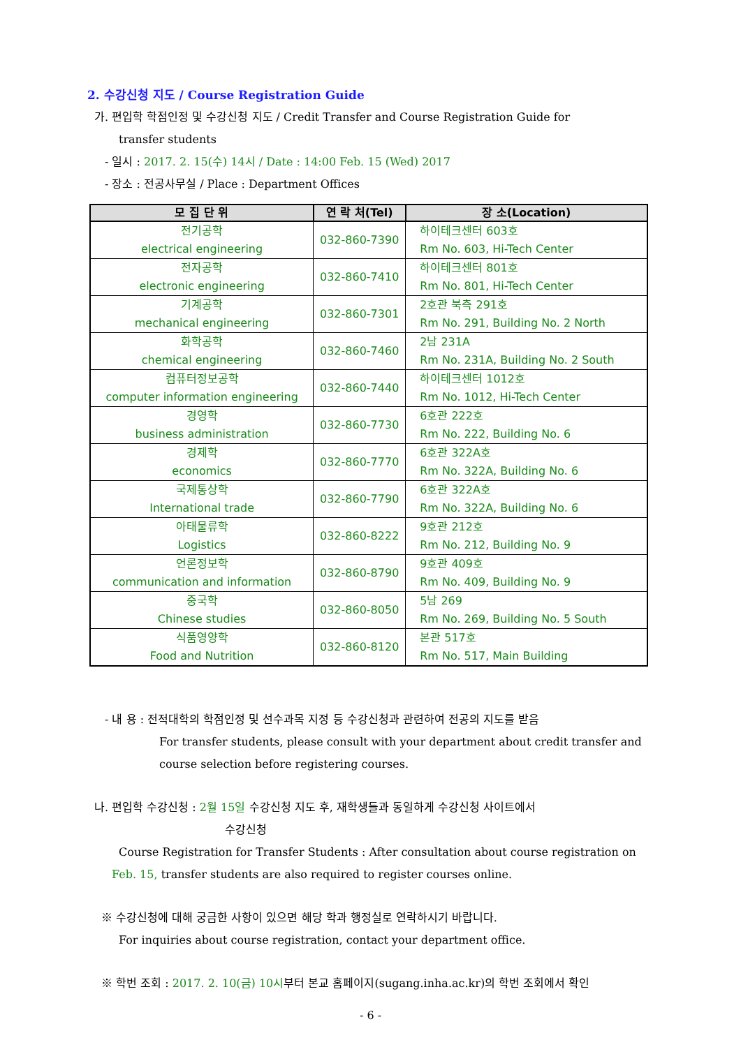2. 수강신청 지도 / Course Registration Guide
가. 편입학 학점인정 및 수강신청 지도 / Credit Transfer and Course Registration Guide for
transfer students
- 일시 : 2017. 2. 15(수) 14시 / Date : 14:00 Feb. 15 (Wed) 2017
- 장소 : 전공사무실 / Place : Department Offices
| 모 집 단 위 | 연 락 처(Tel) | 장 소(Location) |
| --- | --- | --- |
| 전기공학 electrical engineering | 032-860-7390 | 하이테크센터 603호 Rm No. 603, Hi-Tech Center |
| 전자공학 electronic engineering | 032-860-7410 | 하이테크센터 801호 Rm No. 801, Hi-Tech Center |
| 기계공학 mechanical engineering | 032-860-7301 | 2호관 북측 291호 Rm No. 291, Building No. 2 North |
| 화학공학 chemical engineering | 032-860-7460 | 2남 231A Rm No. 231A, Building No. 2 South |
| 컴퓨터정보공학 computer information engineering | 032-860-7440 | 하이테크센터 1012호 Rm No. 1012, Hi-Tech Center |
| 경영학 business administration | 032-860-7730 | 6호관 222호 Rm No. 222, Building No. 6 |
| 경제학 economics | 032-860-7770 | 6호관 322A호 Rm No. 322A, Building No. 6 |
| 국제통상학 International trade | 032-860-7790 | 6호관 322A호 Rm No. 322A, Building No. 6 |
| 아태물류학 Logistics | 032-860-8222 | 9호관 212호 Rm No. 212, Building No. 9 |
| 언론정보학 communication and information | 032-860-8790 | 9호관 409호 Rm No. 409, Building No. 9 |
| 중국학 Chinese studies | 032-860-8050 | 5남 269 Rm No. 269, Building No. 5 South |
| 식품영양학 Food and Nutrition | 032-860-8120 | 본관 517호 Rm No. 517, Main Building |
- 내 용 : 전적대학의 학점인정 및 선수과목 지정 등 수강신청과 관련하여 전공의 지도를 받음
For transfer students, please consult with your department about credit transfer and
course selection before registering courses.
나. 편입학 수강신청 : 2월 15일 수강신청 지도 후, 재학생들과 동일하게 수강신청 사이트에서
수강신청
Course Registration for Transfer Students : After consultation about course registration on
Feb. 15, transfer students are also required to register courses online.
※ 수강신청에 대해 궁금한 사항이 있으면 해당 학과 행정실로 연락하시기 바랍니다.
For inquiries about course registration, contact your department office.
※ 학번 조회 : 2017. 2. 10(금) 10시부터 본교 홈페이지(sugang.inha.ac.kr)의 학번 조회에서 확인
- 6 -